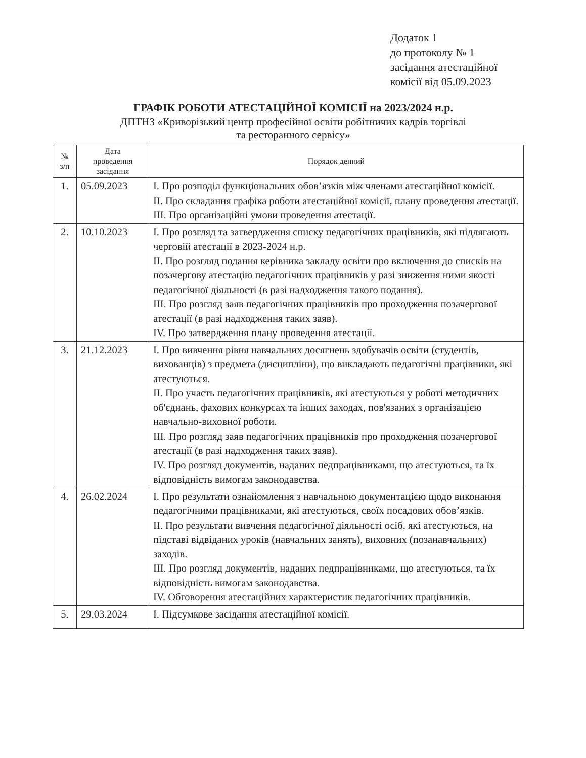Додаток 1
до протоколу № 1
засідання атестаційної
комісії від 05.09.2023
ГРАФІК РОБОТИ АТЕСТАЦІЙНОЇ КОМІСІЇ на 2023/2024 н.р.
ДПТНЗ «Криворізький центр професійної освіти робітничих кадрів торгівлі
та ресторанного сервісу»
| № з/п | Дата проведення засідання | Порядок денний |
| --- | --- | --- |
| 1. | 05.09.2023 | І. Про розподіл функціональних обов’язків між членами атестаційної комісії. ІІ. Про складання графіка роботи атестаційної комісії, плану проведення атестації. ІІІ. Про організаційні умови проведення атестації. |
| 2. | 10.10.2023 | І. Про розгляд та затвердження списку педагогічних працівників, які підлягають черговій атестації в 2023-2024 н.р. ІІ. Про розгляд подання керівника закладу освіти про включення до списків на позачергову атестацію педагогічних працівників у разі зниження ними якості педагогічної діяльності (в разі надходження такого подання). ІІІ. Про розгляд заяв педагогічних працівників про проходження позачергової атестації (в разі надходження таких заяв). IV. Про затвердження плану проведення атестації. |
| 3. | 21.12.2023 | І. Про вивчення рівня навчальних досягнень здобувачів освіти (студентів, вихованців) з предмета (дисципліни), що викладають педагогічні працівники, які атестуються. ІІ. Про участь педагогічних працівників, які атестуються у роботі методичних об'єднань, фахових конкурсах та інших заходах, пов'язаних з організацією навчально-виховної роботи. ІІІ. Про розгляд заяв педагогічних працівників про проходження позачергової атестації (в разі надходження таких заяв). IV. Про розгляд документів, наданих педпрацівниками, що атестуються, та їх відповідність вимогам законодавства. |
| 4. | 26.02.2024 | І. Про результати ознайомлення з навчальною документацією щодо виконання педагогічними працівниками, які атестуються, своїх посадових обов’язків. ІІ. Про результати вивчення педагогічної діяльності осіб, які атестуються, на підставі відвіданих уроків (навчальних занять), виховних (позанавчальних) заходів. ІІІ. Про розгляд документів, наданих педпрацівниками, що атестуються, та їх відповідність вимогам законодавства. IV. Обговорення атестаційних характеристик педагогічних працівників. |
| 5. | 29.03.2024 | І. Підсумкове засідання атестаційної комісії. |